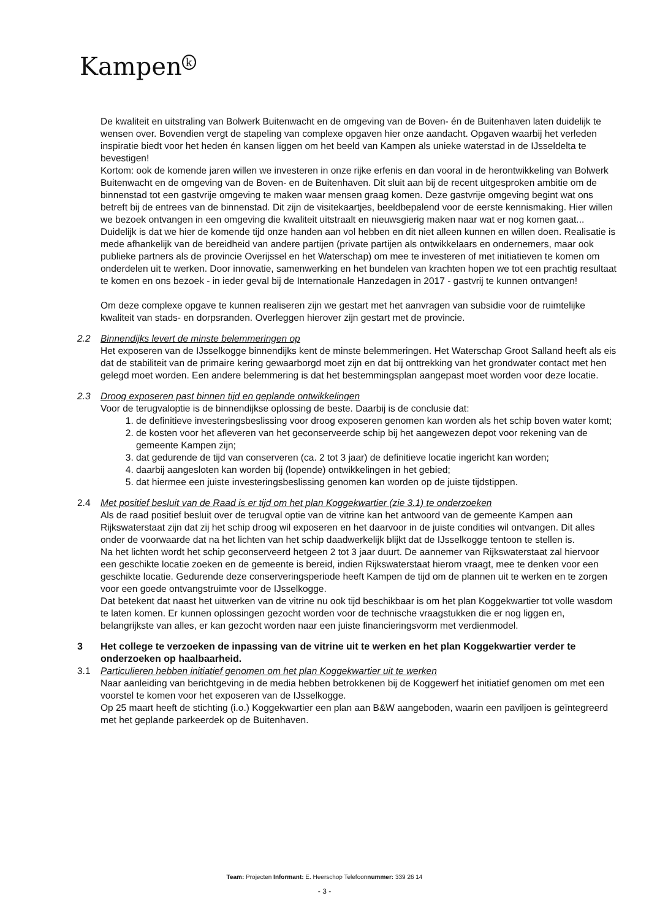Kampen<sup>k</sup>
De kwaliteit en uitstraling van Bolwerk Buitenwacht en de omgeving van de Boven- én de Buitenhaven laten duidelijk te wensen over. Bovendien vergt de stapeling van complexe opgaven hier onze aandacht. Opgaven waarbij het verleden inspiratie biedt voor het heden én kansen liggen om het beeld van Kampen als unieke waterstad in de IJsseldelta te bevestigen!
Kortom: ook de komende jaren willen we investeren in onze rijke erfenis en dan vooral in de herontwikkeling van Bolwerk Buitenwacht en de omgeving van de Boven- en de Buitenhaven. Dit sluit aan bij de recent uitgesproken ambitie om de binnenstad tot een gastvrije omgeving te maken waar mensen graag komen. Deze gastvrije omgeving begint wat ons betreft bij de entrees van de binnenstad. Dit zijn de visitekaartjes, beeldbepalend voor de eerste kennismaking. Hier willen we bezoek ontvangen in een omgeving die kwaliteit uitstraalt en nieuwsgierig maken naar wat er nog komen gaat...
Duidelijk is dat we hier de komende tijd onze handen aan vol hebben en dit niet alleen kunnen en willen doen. Realisatie is mede afhankelijk van de bereidheid van andere partijen (private partijen als ontwikkelaars en ondernemers, maar ook publieke partners als de provincie Overijssel en het Waterschap) om mee te investeren of met initiatieven te komen om onderdelen uit te werken. Door innovatie, samenwerking en het bundelen van krachten hopen we tot een prachtig resultaat te komen en ons bezoek - in ieder geval bij de Internationale Hanzedagen in 2017 - gastvrij te kunnen ontvangen!
Om deze complexe opgave te kunnen realiseren zijn we gestart met het aanvragen van subsidie voor de ruimtelijke kwaliteit van stads- en dorpsranden. Overleggen hierover zijn gestart met de provincie.
2.2 Binnendijks levert de minste belemmeringen op
Het exposeren van de IJsselkogge binnendijks kent de minste belemmeringen. Het Waterschap Groot Salland heeft als eis dat de stabiliteit van de primaire kering gewaarborgd moet zijn en dat bij onttrekking van het grondwater contact met hen gelegd moet worden. Een andere belemmering is dat het bestemmingsplan aangepast moet worden voor deze locatie.
2.3 Droog exposeren past binnen tijd en geplande ontwikkelingen
Voor de terugvaloptie is de binnendijkse oplossing de beste. Daarbij is de conclusie dat:
1. de definitieve investeringsbeslissing voor droog exposeren genomen kan worden als het schip boven water komt;
2. de kosten voor het afleveren van het geconserveerde schip bij het aangewezen depot voor rekening van de gemeente Kampen zijn;
3. dat gedurende de tijd van conserveren (ca. 2 tot 3 jaar) de definitieve locatie ingericht kan worden;
4. daarbij aangesloten kan worden bij (lopende) ontwikkelingen in het gebied;
5. dat hiermee een juiste investeringsbeslissing genomen kan worden op de juiste tijdstippen.
2.4 Met positief besluit van de Raad is er tijd om het plan Koggekwartier (zie 3.1) te onderzoeken
Als de raad positief besluit over de terugval optie van de vitrine kan het antwoord van de gemeente Kampen aan Rijkswaterstaat zijn dat zij het schip droog wil exposeren en het daarvoor in de juiste condities wil ontvangen. Dit alles onder de voorwaarde dat na het lichten van het schip daadwerkelijk blijkt dat de IJsselkogge tentoon te stellen is.
Na het lichten wordt het schip geconserveerd hetgeen 2 tot 3 jaar duurt. De aannemer van Rijkswaterstaat zal hiervoor een geschikte locatie zoeken en de gemeente is bereid, indien Rijkswaterstaat hierom vraagt, mee te denken voor een geschikte locatie. Gedurende deze conserveringsperiode heeft Kampen de tijd om de plannen uit te werken en te zorgen voor een goede ontvangstruimte voor de IJsselkogge.
Dat betekent dat naast het uitwerken van de vitrine nu ook tijd beschikbaar is om het plan Koggekwartier tot volle wasdom te laten komen. Er kunnen oplossingen gezocht worden voor de technische vraagstukken die er nog liggen en, belangrijkste van alles, er kan gezocht worden naar een juiste financieringsvorm met verdienmodel.
3 Het college te verzoeken de inpassing van de vitrine uit te werken en het plan Koggekwartier verder te onderzoeken op haalbaarheid.
3.1 Particulieren hebben initiatief genomen om het plan Koggekwartier uit te werken
Naar aanleiding van berichtgeving in de media hebben betrokkenen bij de Koggewerf het initiatief genomen om met een voorstel te komen voor het exposeren van de IJsselkogge.
Op 25 maart heeft de stichting (i.o.) Koggekwartier een plan aan B&W aangeboden, waarin een paviljoen is geïntegreerd met het geplande parkeerdek op de Buitenhaven.
Team: Projecten Informant: E. Heerschop Telefoonnummer: 339 26 14
- 3 -